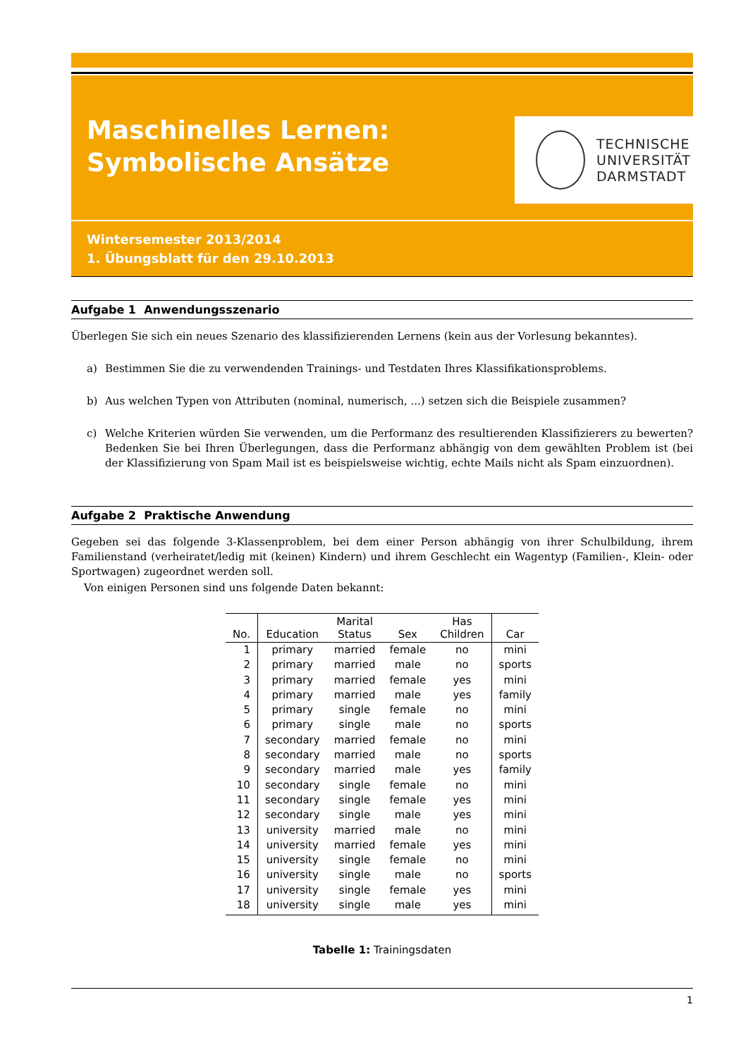Maschinelles Lernen:
Symbolische Ansätze
TECHNISCHE
UNIVERSITÄT
DARMSTADT
Wintersemester 2013/2014
1. Übungsblatt für den 29.10.2013
Aufgabe 1 Anwendungsszenario
Überlegen Sie sich ein neues Szenario des klassifizierenden Lernens (kein aus der Vorlesung bekanntes).
a) Bestimmen Sie die zu verwendenden Trainings- und Testdaten Ihres Klassifikationsproblems.
b) Aus welchen Typen von Attributen (nominal, numerisch, ...) setzen sich die Beispiele zusammen?
c)
Welche Kriterien würden Sie verwenden, um die Performanz des resultierenden Klassifizierers zu bewerten? Bedenken Sie bei Ihren Überlegungen, dass die Performanz abhängig von dem gewählten Problem ist (bei der Klassifizierung von Spam Mail ist es beispielsweise wichtig, echte Mails nicht als Spam einzuordnen).
Aufgabe 2 Praktische Anwendung
Gegeben sei das folgende 3-Klassenproblem, bei dem einer Person abhängig von ihrer Schulbildung, ihrem Familienstand (verheiratet/ledig mit (keinen) Kindern) und ihrem Geschlecht ein Wagentyp (Familien-, Klein- oder Sportwagen) zugeordnet werden soll.
Von einigen Personen sind uns folgende Daten bekannt:
| No. | Education | Marital Status | Sex | Has Children | Car |
| --- | --- | --- | --- | --- | --- |
| 1 | primary | married | female | no | mini |
| 2 | primary | married | male | no | sports |
| 3 | primary | married | female | yes | mini |
| 4 | primary | married | male | yes | family |
| 5 | primary | single | female | no | mini |
| 6 | primary | single | male | no | sports |
| 7 | secondary | married | female | no | mini |
| 8 | secondary | married | male | no | sports |
| 9 | secondary | married | male | yes | family |
| 10 | secondary | single | female | no | mini |
| 11 | secondary | single | female | yes | mini |
| 12 | secondary | single | male | yes | mini |
| 13 | university | married | male | no | mini |
| 14 | university | married | female | yes | mini |
| 15 | university | single | female | no | mini |
| 16 | university | single | male | no | sports |
| 17 | university | single | female | yes | mini |
| 18 | university | single | male | yes | mini |
Tabelle 1: Trainingsdaten
1